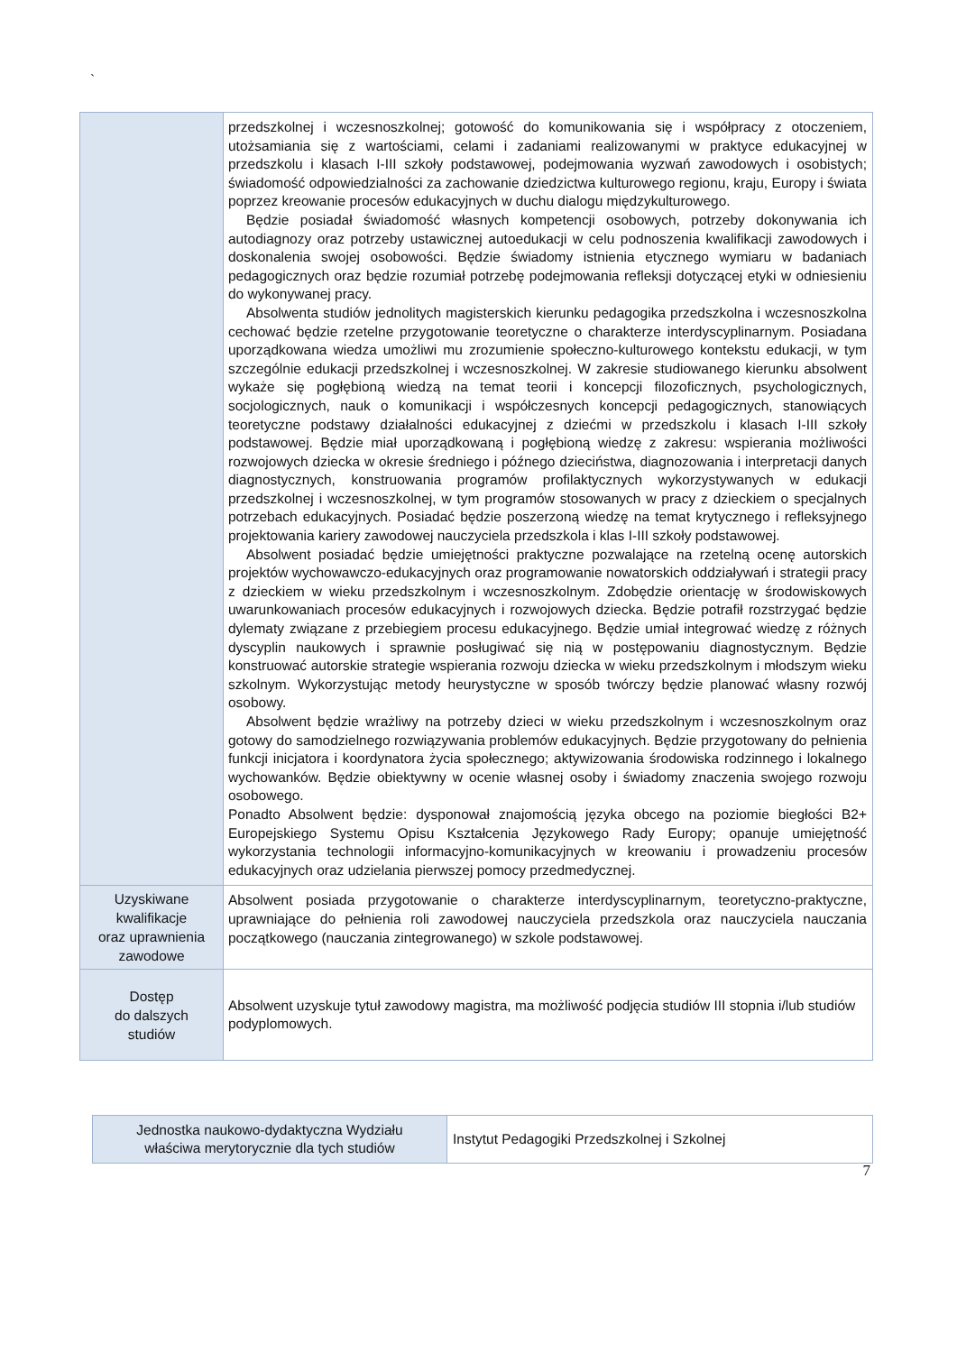`
| | przedszkolnej i wczesnoszkolnej; gotowość do komunikowania się i współpracy z otoczeniem, utożsamiania się z wartościami, celami i zadaniami realizowanymi w praktyce edukacyjnej w przedszkolu i klasach I-III szkoły podstawowej, podejmowania wyzwań zawodowych i osobistych; świadomość odpowiedzialności za zachowanie dziedzictwa kulturowego regionu, kraju, Europy i świata poprzez kreowanie procesów edukacyjnych w duchu dialogu międzykulturowego. Będzie posiadał świadomość własnych kompetencji osobowych, potrzeby dokonywania ich autodiagnozy oraz potrzeby ustawicznej autoedukacji w celu podnoszenia kwalifikacji zawodowych i doskonalenia swojej osobowości. Będzie świadomy istnienia etycznego wymiaru w badaniach pedagogicznych oraz będzie rozumiał potrzebę podejmowania refleksji dotyczącej etyki w odniesieniu do wykonywanej pracy. Absolwenta studiów jednolitych magisterskich kierunku pedagogika przedszkolna i wczesnoszkolna cechować będzie rzetelne przygotowanie teoretyczne o charakterze interdyscyplinarnym. Posiadana uporządkowana wiedza umożliwi mu zrozumienie społeczno-kulturowego kontekstu edukacji, w tym szczególnie edukacji przedszkolnej i wczesnoszkolnej. W zakresie studiowanego kierunku absolwent wykaże się pogłębioną wiedzą na temat teorii i koncepcji filozoficznych, psychologicznych, socjologicznych, nauk o komunikacji i współczesnych koncepcji pedagogicznych, stanowiących teoretyczne podstawy działalności edukacyjnej z dziećmi w przedszkolu i klasach I-III szkoły podstawowej. Będzie miał uporządkowaną i pogłębioną wiedzę z zakresu: wspierania możliwości rozwojowych dziecka w okresie średniego i późnego dzieciństwa, diagnozowania i interpretacji danych diagnostycznych, konstruowania programów profilaktycznych wykorzystywanych w edukacji przedszkolnej i wczesnoszkolnej, w tym programów stosowanych w pracy z dzieckiem o specjalnych potrzebach edukacyjnych. Posiadać będzie poszerzoną wiedzę na temat krytycznego i refleksyjnego projektowania kariery zawodowej nauczyciela przedszkola i klas I-III szkoły podstawowej. Absolwent posiadać będzie umiejętności praktyczne pozwalające na rzetelną ocenę autorskich projektów wychowawczo-edukacyjnych oraz programowanie nowatorskich oddziaływań i strategii pracy z dzieckiem w wieku przedszkolnym i wczesnoszkolnym. Zdobędzie orientację w środowiskowych uwarunkowaniach procesów edukacyjnych i rozwojowych dziecka. Będzie potrafił rozstrzygać będzie dylematy związane z przebiegiem procesu edukacyjnego. Będzie umiał integrować wiedzę z różnych dyscyplin naukowych i sprawnie posługiwać się nią w postępowaniu diagnostycznym. Będzie konstruować autorskie strategie wspierania rozwoju dziecka w wieku przedszkolnym i młodszym wieku szkolnym. Wykorzystując metody heurystyczne w sposób twórczy będzie planować własny rozwój osobowy. Absolwent będzie wrażliwy na potrzeby dzieci w wieku przedszkolnym i wczesnoszkolnym oraz gotowy do samodzielnego rozwiązywania problemów edukacyjnych. Będzie przygotowany do pełnienia funkcji inicjatora i koordynatora życia społecznego; aktywizowania środowiska rodzinnego i lokalnego wychowanków. Będzie obiektywny w ocenie własnej osoby i świadomy znaczenia swojego rozwoju osobowego. Ponadto Absolwent będzie: dysponował znajomością języka obcego na poziomie biegłości B2+ Europejskiego Systemu Opisu Kształcenia Językowego Rady Europy; opanuje umiejętność wykorzystania technologii informacyjno-komunikacyjnych w kreowaniu i prowadzeniu procesów edukacyjnych oraz udzielania pierwszej pomocy przedmedycznej. |
| Uzyskiwane kwalifikacje oraz uprawnienia zawodowe | Absolwent posiada przygotowanie o charakterze interdyscyplinarnym, teoretyczno-praktyczne, uprawniające do pełnienia roli zawodowej nauczyciela przedszkola oraz nauczyciela nauczania początkowego (nauczania zintegrowanego) w szkole podstawowej. |
| Dostęp do dalszych studiów | Absolwent uzyskuje tytuł zawodowy magistra, ma możliwość podjęcia studiów III stopnia i/lub studiów podyplomowych. |
| Jednostka naukowo-dydaktyczna Wydziału właściwa merytorycznie dla tych studiów | Instytut Pedagogiki Przedszkolnej i Szkolnej |
7